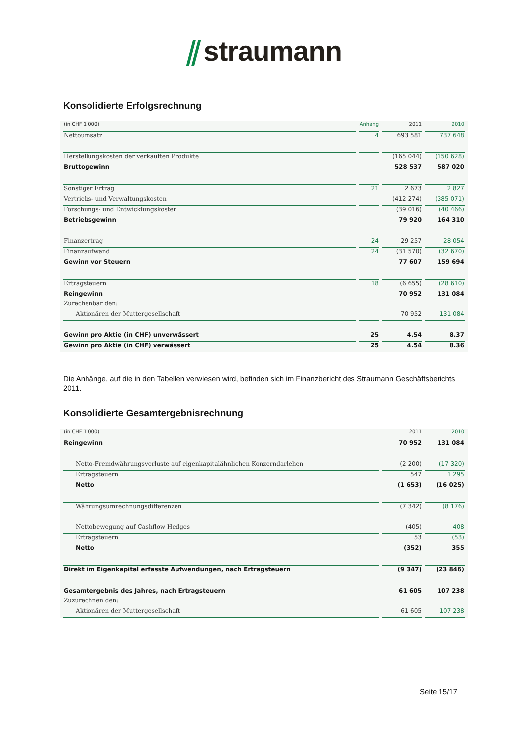⫽ straumann
Konsolidierte Erfolgsrechnung
| (in CHF 1 000) | Anhang | 2011 | 2010 |
| --- | --- | --- | --- |
| Nettoumsatz | 4 | 693 581 | 737 648 |
| Herstellungskosten der verkauften Produkte | | (165 044) | (150 628) |
| Bruttogewinn | | 528 537 | 587 020 |
| Sonstiger Ertrag | 21 | 2 673 | 2 827 |
| Vertriebs- und Verwaltungskosten | | (412 274) | (385 071) |
| Forschungs- und Entwicklungskosten | | (39 016) | (40 466) |
| Betriebsgewinn | | 79 920 | 164 310 |
| Finanzertrag | 24 | 29 257 | 28 054 |
| Finanzaufwand | 24 | (31 570) | (32 670) |
| Gewinn vor Steuern | | 77 607 | 159 694 |
| Ertragsteuern | 18 | (6 655) | (28 610) |
| Reingewinn | | 70 952 | 131 084 |
| Zurechenbar den: | | | |
| Aktionären der Muttergesellschaft | | 70 952 | 131 084 |
| Gewinn pro Aktie (in CHF) unverwässert | 25 | 4.54 | 8.37 |
| Gewinn pro Aktie (in CHF) verwässert | 25 | 4.54 | 8.36 |
Die Anhänge, auf die in den Tabellen verwiesen wird, befinden sich im Finanzbericht des Straumann Geschäftsberichts 2011.
Konsolidierte Gesamtergebnisrechnung
| (in CHF 1 000) | 2011 | 2010 |
| --- | --- | --- |
| Reingewinn | 70 952 | 131 084 |
| Netto-Fremdwährungsverluste auf eigenkapitalähnlichen Konzerndarlehen | (2 200) | (17 320) |
| Ertragsteuern | 547 | 1 295 |
| Netto | (1 653) | (16 025) |
| Währungsumrechnungsdifferenzen | (7 342) | (8 176) |
| Nettobewegung auf Cashflow Hedges | (405) | 408 |
| Ertragsteuern | 53 | (53) |
| Netto | (352) | 355 |
| Direkt im Eigenkapital erfasste Aufwendungen, nach Ertragsteuern | (9 347) | (23 846) |
| Gesamtergebnis des Jahres, nach Ertragsteuern | 61 605 | 107 238 |
| Zuzurechnen den: | | |
| Aktionären der Muttergesellschaft | 61 605 | 107 238 |
Seite 15/17